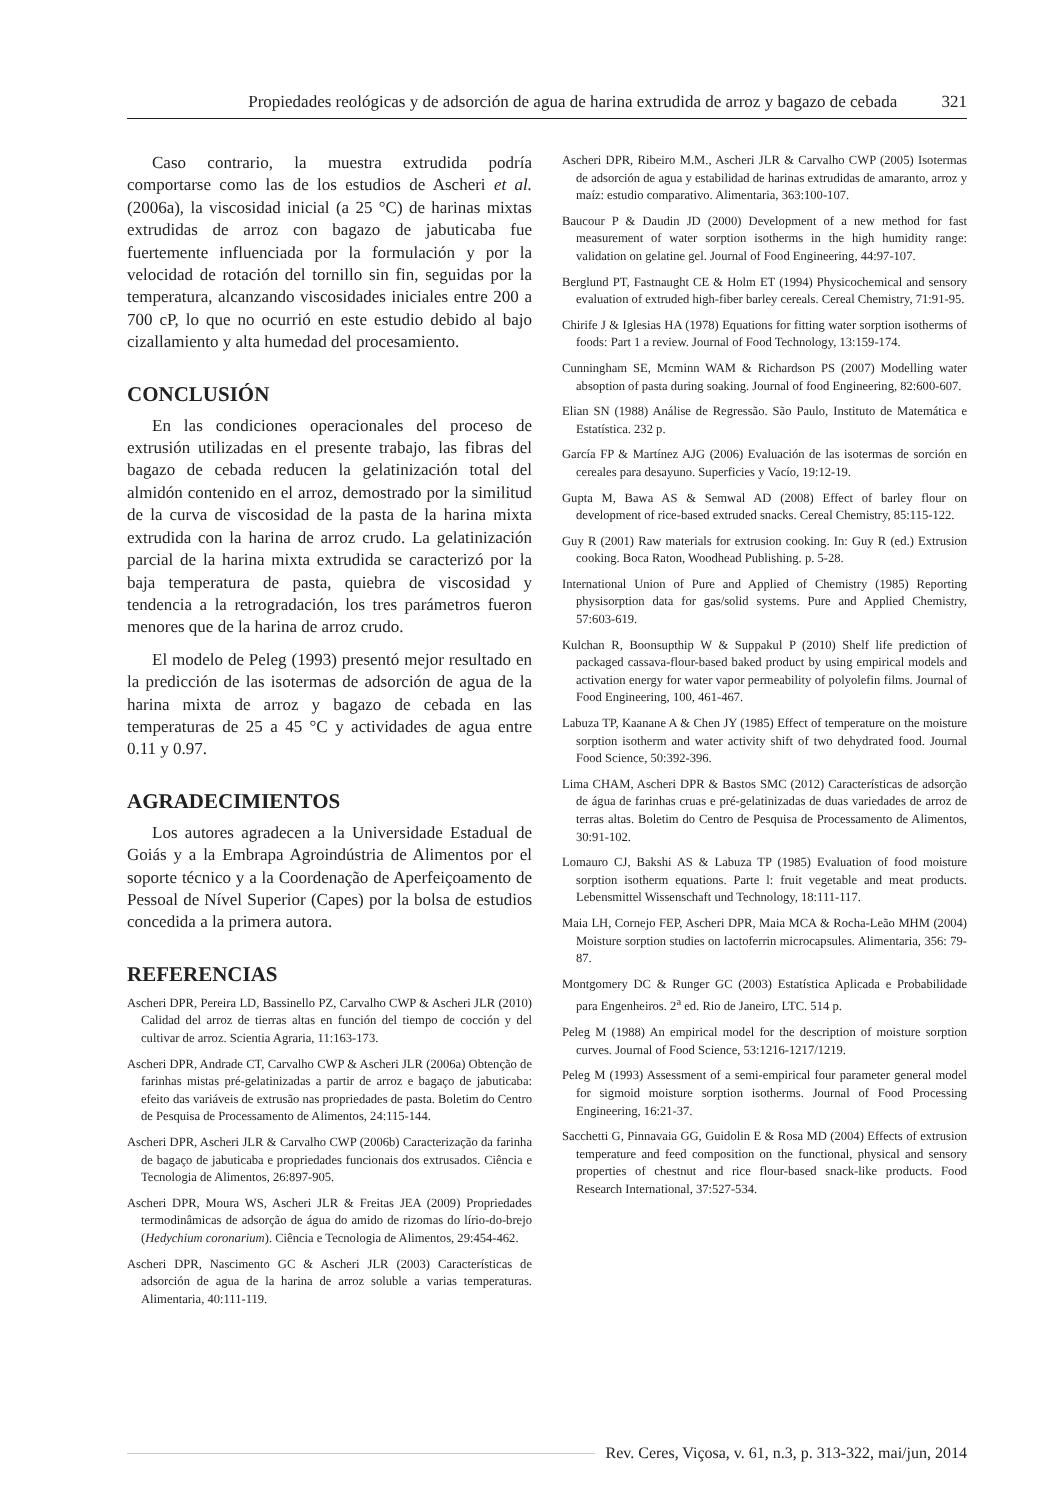Propiedades reológicas y de adsorción de agua de harina extrudida de arroz y bagazo de cebada 321
Caso contrario, la muestra extrudida podría comportarse como las de los estudios de Ascheri et al. (2006a), la viscosidad inicial (a 25 °C) de harinas mixtas extrudidas de arroz con bagazo de jabuticaba fue fuertemente influenciada por la formulación y por la velocidad de rotación del tornillo sin fin, seguidas por la temperatura, alcanzando viscosidades iniciales entre 200 a 700 cP, lo que no ocurrió en este estudio debido al bajo cizallamiento y alta humedad del procesamiento.
CONCLUSIÓN
En las condiciones operacionales del proceso de extrusión utilizadas en el presente trabajo, las fibras del bagazo de cebada reducen la gelatinización total del almidón contenido en el arroz, demostrado por la similitud de la curva de viscosidad de la pasta de la harina mixta extrudida con la harina de arroz crudo. La gelatinización parcial de la harina mixta extrudida se caracterizó por la baja temperatura de pasta, quiebra de viscosidad y tendencia a la retrogradación, los tres parámetros fueron menores que de la harina de arroz crudo.
El modelo de Peleg (1993) presentó mejor resultado en la predicción de las isotermas de adsorción de agua de la harina mixta de arroz y bagazo de cebada en las temperaturas de 25 a 45 °C y actividades de agua entre 0.11 y 0.97.
AGRADECIMIENTOS
Los autores agradecen a la Universidade Estadual de Goiás y a la Embrapa Agroindústria de Alimentos por el soporte técnico y a la Coordenação de Aperfeiçoamento de Pessoal de Nível Superior (Capes) por la bolsa de estudios concedida a la primera autora.
REFERENCIAS
Ascheri DPR, Pereira LD, Bassinello PZ, Carvalho CWP & Ascheri JLR (2010) Calidad del arroz de tierras altas en función del tiempo de cocción y del cultivar de arroz. Scientia Agraria, 11:163-173.
Ascheri DPR, Andrade CT, Carvalho CWP & Ascheri JLR (2006a) Obtenção de farinhas mistas pré-gelatinizadas a partir de arroz e bagaço de jabuticaba: efeito das variáveis de extrusão nas propriedades de pasta. Boletim do Centro de Pesquisa de Processamento de Alimentos, 24:115-144.
Ascheri DPR, Ascheri JLR & Carvalho CWP (2006b) Caracterização da farinha de bagaço de jabuticaba e propriedades funcionais dos extrusados. Ciência e Tecnologia de Alimentos, 26:897-905.
Ascheri DPR, Moura WS, Ascheri JLR & Freitas JEA (2009) Propriedades termodinâmicas de adsorção de água do amido de rizomas do lírio-do-brejo (Hedychium coronarium). Ciência e Tecnologia de Alimentos, 29:454-462.
Ascheri DPR, Nascimento GC & Ascheri JLR (2003) Características de adsorción de agua de la harina de arroz soluble a varias temperaturas. Alimentaria, 40:111-119.
Ascheri DPR, Ribeiro M.M., Ascheri JLR & Carvalho CWP (2005) Isotermas de adsorción de agua y estabilidad de harinas extrudidas de amaranto, arroz y maíz: estudio comparativo. Alimentaria, 363:100-107.
Baucour P & Daudin JD (2000) Development of a new method for fast measurement of water sorption isotherms in the high humidity range: validation on gelatine gel. Journal of Food Engineering, 44:97-107.
Berglund PT, Fastnaught CE & Holm ET (1994) Physicochemical and sensory evaluation of extruded high-fiber barley cereals. Cereal Chemistry, 71:91-95.
Chirife J & Iglesias HA (1978) Equations for fitting water sorption isotherms of foods: Part 1 a review. Journal of Food Technology, 13:159-174.
Cunningham SE, Mcminn WAM & Richardson PS (2007) Modelling water absoption of pasta during soaking. Journal of food Engineering, 82:600-607.
Elian SN (1988) Análise de Regressão. São Paulo, Instituto de Matemática e Estatística. 232 p.
García FP & Martínez AJG (2006) Evaluación de las isotermas de sorción en cereales para desayuno. Superficies y Vacío, 19:12-19.
Gupta M, Bawa AS & Semwal AD (2008) Effect of barley flour on development of rice-based extruded snacks. Cereal Chemistry, 85:115-122.
Guy R (2001) Raw materials for extrusion cooking. In: Guy R (ed.) Extrusion cooking. Boca Raton, Woodhead Publishing. p. 5-28.
International Union of Pure and Applied of Chemistry (1985) Reporting physisorption data for gas/solid systems. Pure and Applied Chemistry, 57:603-619.
Kulchan R, Boonsupthip W & Suppakul P (2010) Shelf life prediction of packaged cassava-flour-based baked product by using empirical models and activation energy for water vapor permeability of polyolefin films. Journal of Food Engineering, 100, 461-467.
Labuza TP, Kaanane A & Chen JY (1985) Effect of temperature on the moisture sorption isotherm and water activity shift of two dehydrated food. Journal Food Science, 50:392-396.
Lima CHAM, Ascheri DPR & Bastos SMC (2012) Características de adsorção de água de farinhas cruas e pré-gelatinizadas de duas variedades de arroz de terras altas. Boletim do Centro de Pesquisa de Processamento de Alimentos, 30:91-102.
Lomauro CJ, Bakshi AS & Labuza TP (1985) Evaluation of food moisture sorption isotherm equations. Parte l: fruit vegetable and meat products. Lebensmittel Wissenschaft und Technology, 18:111-117.
Maia LH, Cornejo FEP, Ascheri DPR, Maia MCA & Rocha-Leão MHM (2004) Moisture sorption studies on lactoferrin microcapsules. Alimentaria, 356: 79-87.
Montgomery DC & Runger GC (2003) Estatística Aplicada e Probabilidade para Engenheiros. 2<sup>a</sup> ed. Rio de Janeiro, LTC. 514 p.
Peleg M (1988) An empirical model for the description of moisture sorption curves. Journal of Food Science, 53:1216-1217/1219.
Peleg M (1993) Assessment of a semi-empirical four parameter general model for sigmoid moisture sorption isotherms. Journal of Food Processing Engineering, 16:21-37.
Sacchetti G, Pinnavaia GG, Guidolin E & Rosa MD (2004) Effects of extrusion temperature and feed composition on the functional, physical and sensory properties of chestnut and rice flour-based snack-like products. Food Research International, 37:527-534.
Rev. Ceres, Viçosa, v. 61, n.3, p. 313-322, mai/jun, 2014